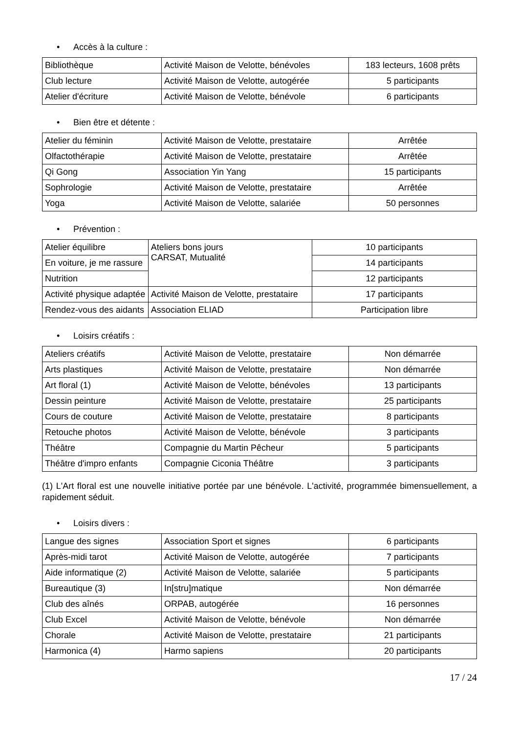• Accès à la culture :
| Bibliothèque | Activité Maison de Velotte, bénévoles | 183 lecteurs, 1608 prêts |
| Club lecture | Activité Maison de Velotte, autogérée | 5 participants |
| Atelier d'écriture | Activité Maison de Velotte, bénévole | 6 participants |
• Bien être et détente :
| Atelier du féminin | Activité Maison de Velotte, prestataire | Arrêtée |
| Olfactothérapie | Activité Maison de Velotte, prestataire | Arrêtée |
| Qi Gong | Association Yin Yang | 15 participants |
| Sophrologie | Activité Maison de Velotte, prestataire | Arrêtée |
| Yoga | Activité Maison de Velotte, salariée | 50 personnes |
• Prévention :
| Atelier équilibre | Ateliers bons jours CARSAT, Mutualité | 10 participants |
| En voiture, je me rassure | | 14 participants |
| Nutrition | | 12 participants |
| Activité physique adaptée | Activité Maison de Velotte, prestataire | 17 participants |
| Rendez-vous des aidants | Association ELIAD | Participation libre |
• Loisirs créatifs :
| Ateliers créatifs | Activité Maison de Velotte, prestataire | Non démarrée |
| Arts plastiques | Activité Maison de Velotte, prestataire | Non démarrée |
| Art floral (1) | Activité Maison de Velotte, bénévoles | 13 participants |
| Dessin peinture | Activité Maison de Velotte, prestataire | 25 participants |
| Cours de couture | Activité Maison de Velotte, prestataire | 8 participants |
| Retouche photos | Activité Maison de Velotte, bénévole | 3 participants |
| Théâtre | Compagnie du Martin Pêcheur | 5 participants |
| Théâtre d'impro enfants | Compagnie Ciconia Théâtre | 3 participants |
(1) L'Art floral est une nouvelle initiative portée par une bénévole. L'activité, programmée bimensuellement, a rapidement séduit.
• Loisirs divers :
| Langue des signes | Association Sport et signes | 6 participants |
| Après-midi tarot | Activité Maison de Velotte, autogérée | 7 participants |
| Aide informatique (2) | Activité Maison de Velotte, salariée | 5 participants |
| Bureautique (3) | In[stru]matique | Non démarrée |
| Club des aînés | ORPAB, autogérée | 16 personnes |
| Club Excel | Activité Maison de Velotte, bénévole | Non démarrée |
| Chorale | Activité Maison de Velotte, prestataire | 21 participants |
| Harmonica (4) | Harmo sapiens | 20 participants |
17 / 24